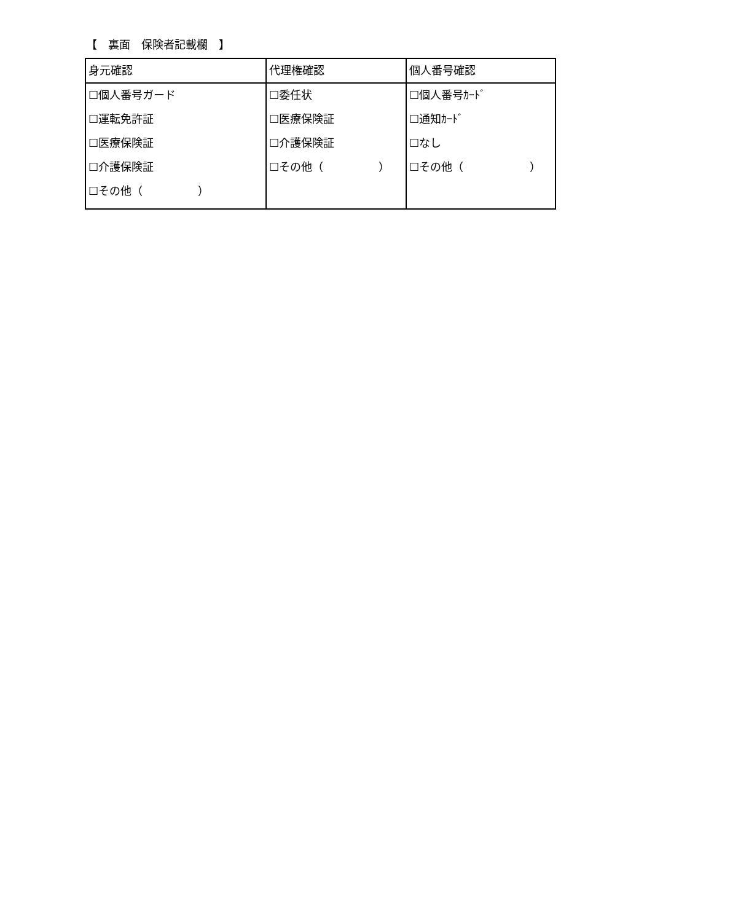【　裏面　保険者記載欄　】
| 身元確認 | 代理権確認 | 個人番号確認 |
| --- | --- | --- |
| ☐個人番号ガード ☐運転免許証 ☐医療保険証 ☐介護保険証 ☐その他（ ） | ☐委任状 ☐医療保険証 ☐介護保険証 ☐その他（ ） | ☐個人番号ｶｰﾄﾞ ☐通知ｶｰﾄﾞ ☐なし ☐その他（ ） |